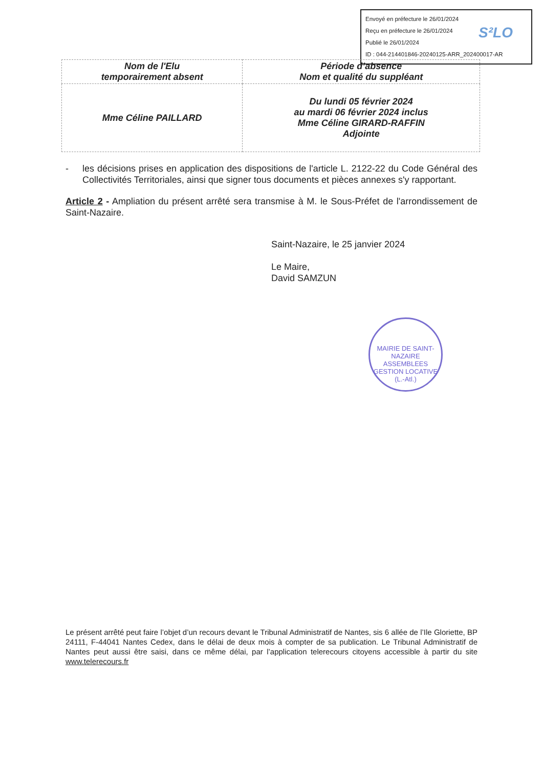Envoyé en préfecture le 26/01/2024
Reçu en préfecture le 26/01/2024
Publié le 26/01/2024
ID : 044-214401846-20240125-ARR_202400017-AR
S²LO
| Nom de l'Elu temporairement absent | Période d’absence Nom et qualité du suppléant |
| --- | --- |
| Mme Céline PAILLARD | Du lundi 05 février 2024 au mardi 06 février 2024 inclus Mme Céline GIRARD-RAFFIN Adjointe |
- les décisions prises en application des dispositions de l'article L. 2122-22 du Code Général des Collectivités Territoriales, ainsi que signer tous documents et pièces annexes s'y rapportant.
Article 2 - Ampliation du présent arrêté sera transmise à M. le Sous-Préfet de l'arrondissement de Saint-Nazaire.
Saint-Nazaire, le 25 janvier 2024
Le Maire,
David SAMZUN
MAIRIE DE SAINT-NAZAIRE
ASSEMBLEES
GESTION LOCATIVE
(L.-Atl.)
Le présent arrêté peut faire l’objet d’un recours devant le Tribunal Administratif de Nantes, sis 6 allée de l’Ile Gloriette, BP 24111, F-44041 Nantes Cedex, dans le délai de deux mois à compter de sa publication. Le Tribunal Administratif de Nantes peut aussi être saisi, dans ce même délai, par l’application telerecours citoyens accessible à partir du site www.telerecours.fr